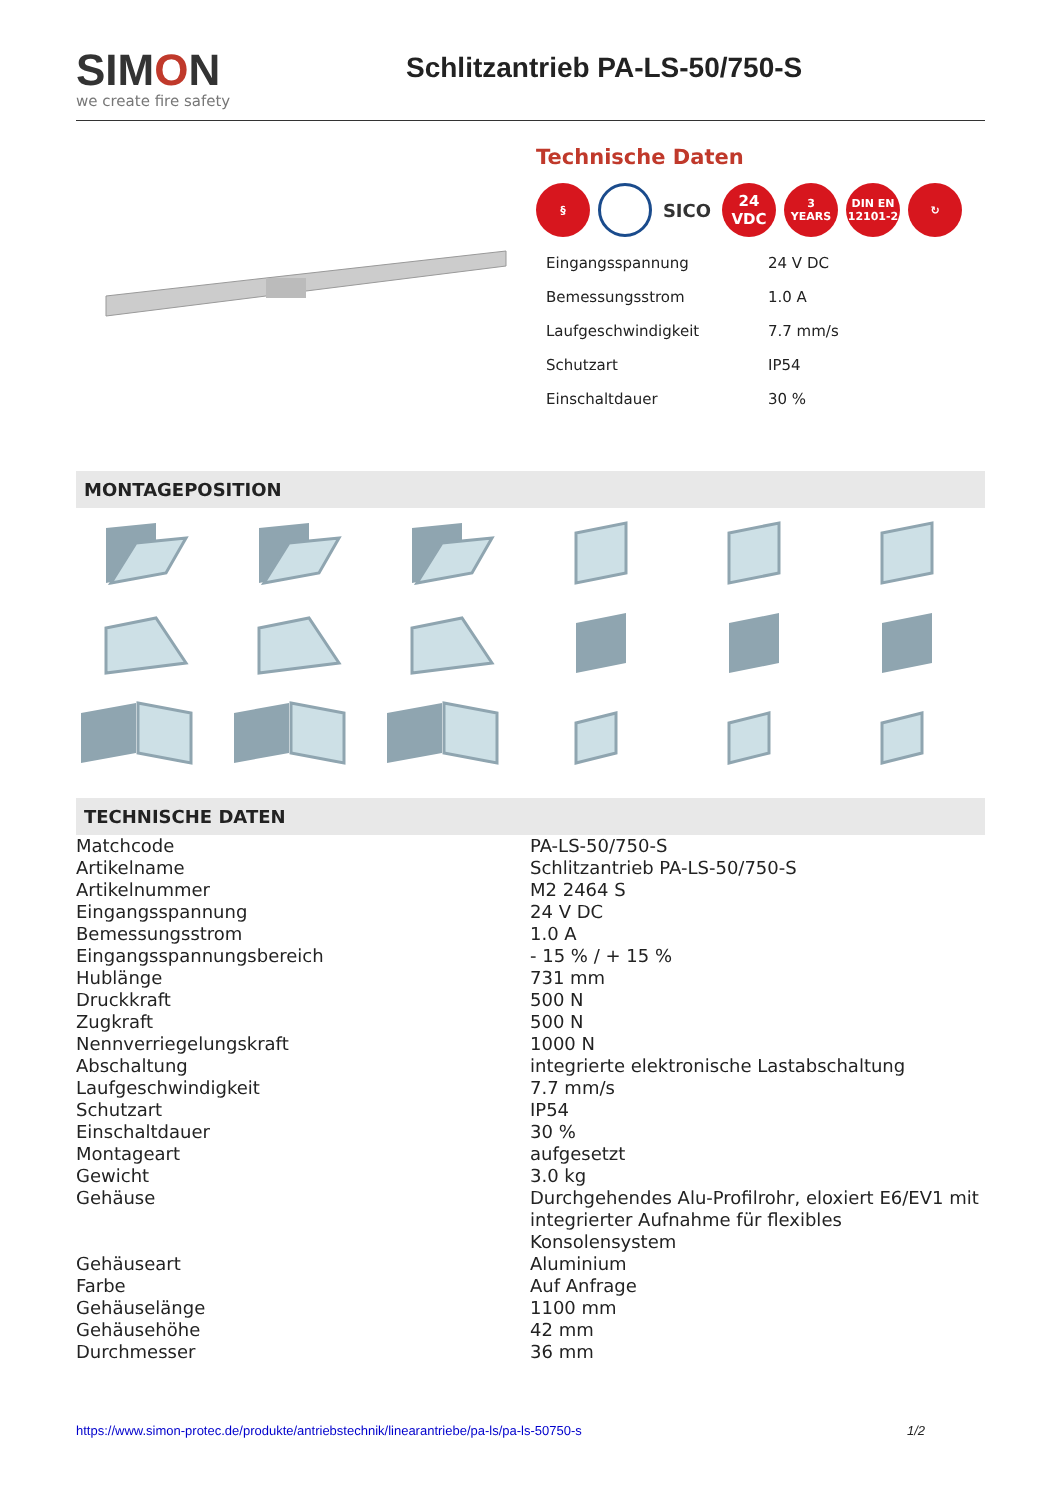SIMON
we create fire safety
Schlitzantrieb PA-LS-50/750-S
Technische Daten
§
SICO
24
VDC
3
YEARS
DIN EN
12101-2
↻
| Eingangsspannung | 24 V DC |
| Bemessungsstrom | 1.0 A |
| Laufgeschwindigkeit | 7.7 mm/s |
| Schutzart | IP54 |
| Einschaltdauer | 30 % |
MONTAGEPOSITION
TECHNISCHE DATEN
| Matchcode | PA-LS-50/750-S |
| Artikelname | Schlitzantrieb PA-LS-50/750-S |
| Artikelnummer | M2 2464 S |
| Eingangsspannung | 24 V DC |
| Bemessungsstrom | 1.0 A |
| Eingangsspannungsbereich | - 15 % / + 15 % |
| Hublänge | 731 mm |
| Druckkraft | 500 N |
| Zugkraft | 500 N |
| Nennverriegelungskraft | 1000 N |
| Abschaltung | integrierte elektronische Lastabschaltung |
| Laufgeschwindigkeit | 7.7 mm/s |
| Schutzart | IP54 |
| Einschaltdauer | 30 % |
| Montageart | aufgesetzt |
| Gewicht | 3.0 kg |
| Gehäuse | Durchgehendes Alu-Profilrohr, eloxiert E6/EV1 mit integrierter Aufnahme für flexibles Konsolensystem |
| Gehäuseart | Aluminium |
| Farbe | Auf Anfrage |
| Gehäuselänge | 1100 mm |
| Gehäusehöhe | 42 mm |
| Durchmesser | 36 mm |
https://www.simon-protec.de/produkte/antriebstechnik/linearantriebe/pa-ls/pa-ls-50750-s 1/2